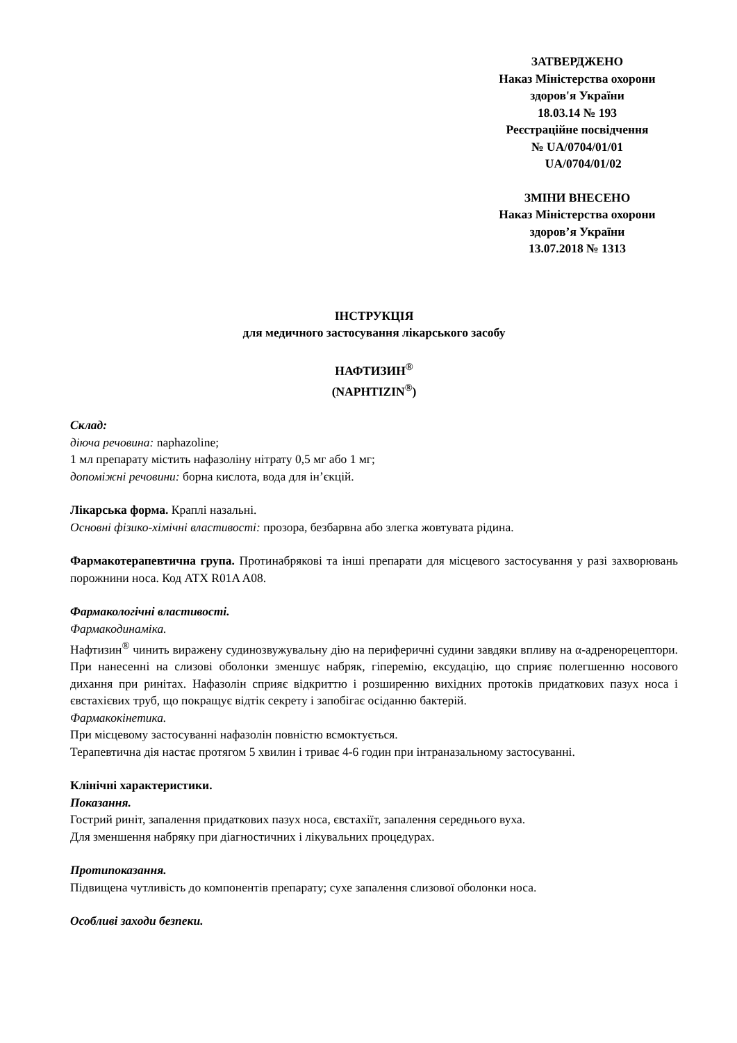ЗАТВЕРДЖЕНО
Наказ Міністерства охорони
здоров'я України
18.03.14 № 193
Реєстраційне посвідчення
№ UA/0704/01/01
UA/0704/01/02
ЗМІНИ ВНЕСЕНО
Наказ Міністерства охорони
здоров’я України
13.07.2018 № 1313
ІНСТРУКЦІЯ
для медичного застосування лікарського засобу
НАФТИЗИН<sup>®</sup>
(NAPHTIZIN<sup>®</sup>)
Склад:
діюча речовина: naphazoline;
1 мл препарату містить нафазоліну нітрату 0,5 мг або 1 мг;
допоміжні речовини: борна кислота, вода для ін’єкцій.
Лікарська форма. Краплі назальні.
Основні фізико-хімічні властивості: прозора, безбарвна або злегка жовтувата рідина.
Фармакотерапевтична група. Протинабрякові та інші препарати для місцевого застосування у разі захворювань порожнини носа. Код АТХ R01A A08.
Фармакологічні властивості.
Фармакодинаміка.
Нафтизин<sup>®</sup> чинить виражену судинозвужувальну дію на периферичні судини завдяки впливу на α-адренорецептори. При нанесенні на слизові оболонки зменшує набряк, гіперемію, ексудацію, що сприяє полегшенню носового дихання при ринітах. Нафазолін сприяє відкриттю і розширенню вихідних протоків придаткових пазух носа і євстахієвих труб, що покращує відтік секрету і запобігає осіданню бактерій.
Фармакокінетика.
При місцевому застосуванні нафазолін повністю всмоктується.
Терапевтична дія настає протягом 5 хвилин і триває 4-6 годин при інтраназальному застосуванні.
Клінічні характеристики.
Показання.
Гострий риніт, запалення придаткових пазух носа, євстахіїт, запалення середнього вуха.
Для зменшення набряку при діагностичних і лікувальних процедурах.
Протипоказання.
Підвищена чутливість до компонентів препарату; сухе запалення слизової оболонки носа.
Особливі заходи безпеки.